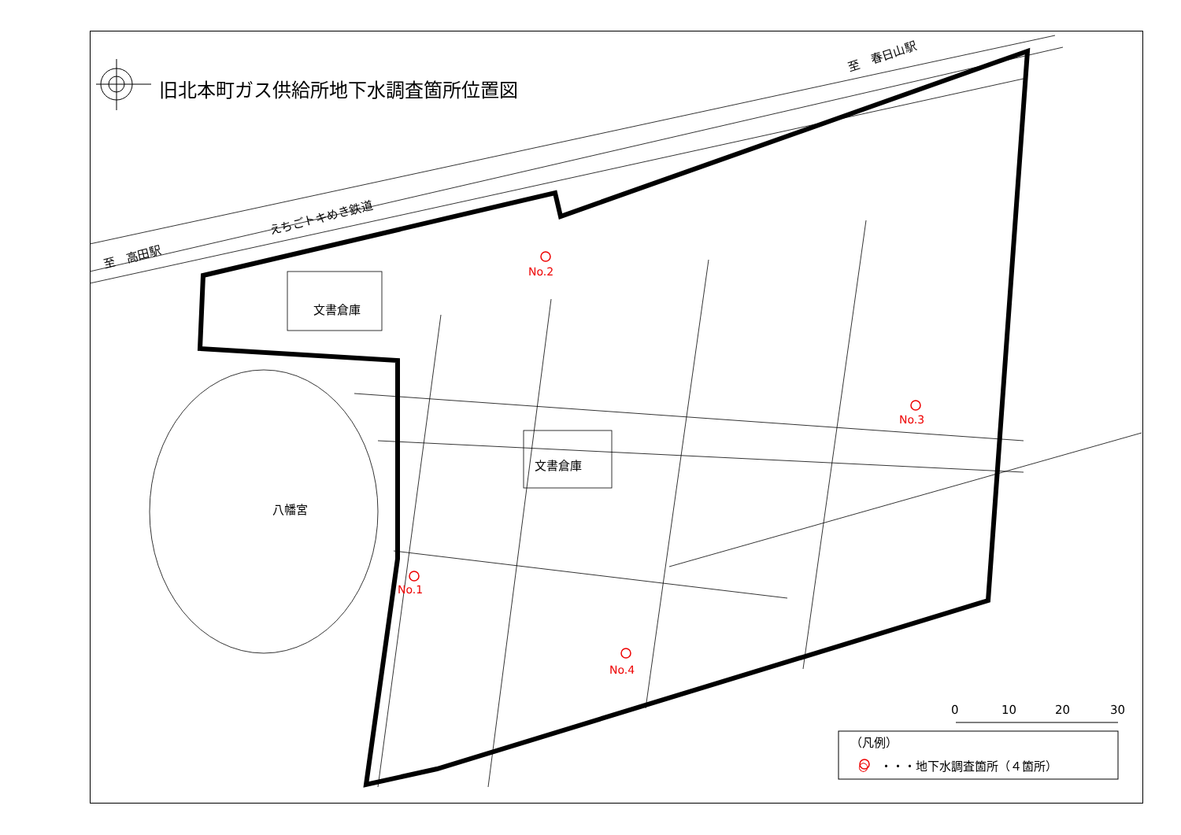旧北本町ガス供給所地下水調査箇所位置図
えちごトキめき鉄道
至　高田駅
至　春日山駅
文書倉庫
文書倉庫
八幡宮
No.2
No.3
No.1
No.4
0 10 20 30
（凡例）
○　・・・地下水調査箇所（４箇所）